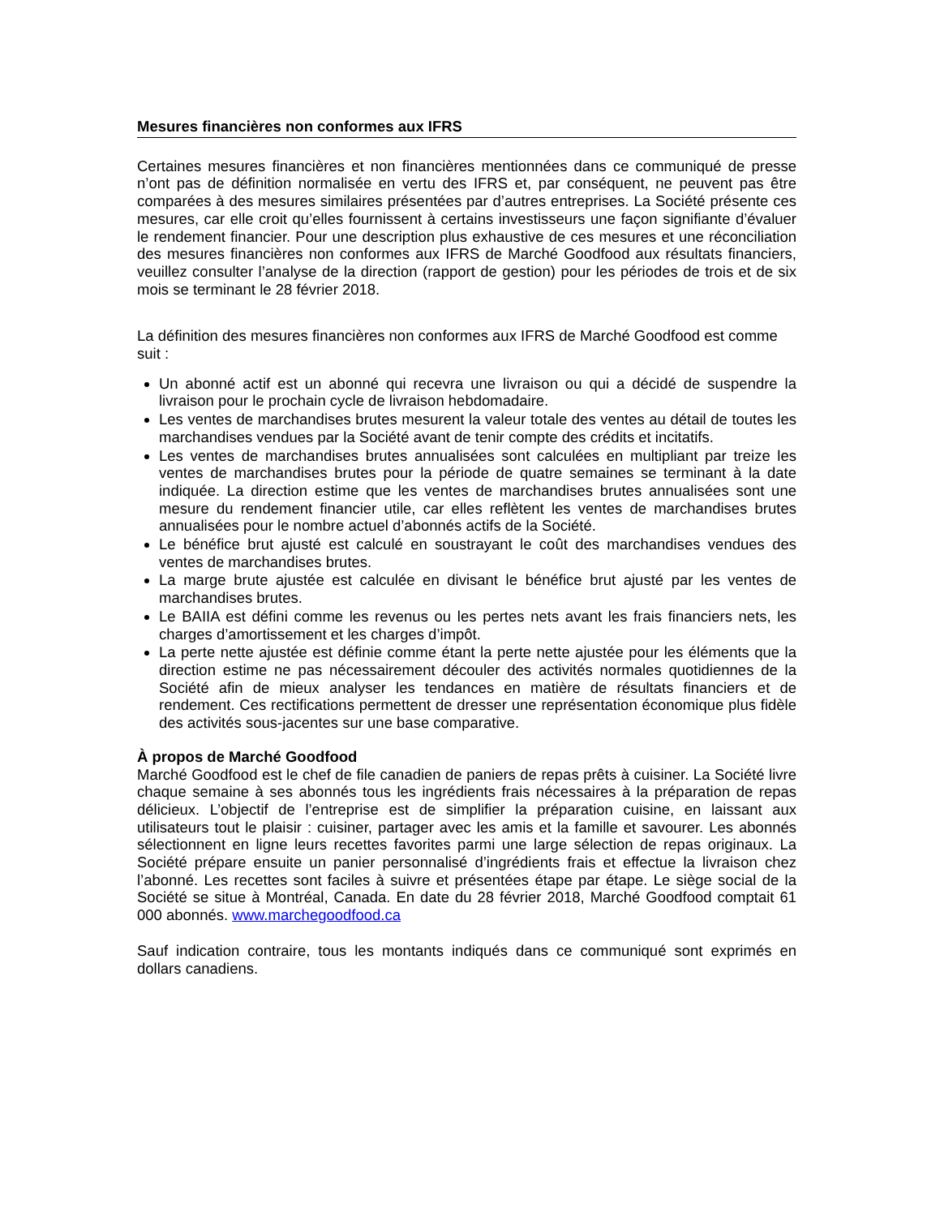Mesures financières non conformes aux IFRS
Certaines mesures financières et non financières mentionnées dans ce communiqué de presse n’ont pas de définition normalisée en vertu des IFRS et, par conséquent, ne peuvent pas être comparées à des mesures similaires présentées par d’autres entreprises. La Société présente ces mesures, car elle croit qu’elles fournissent à certains investisseurs une façon signifiante d’évaluer le rendement financier. Pour une description plus exhaustive de ces mesures et une réconciliation des mesures financières non conformes aux IFRS de Marché Goodfood aux résultats financiers, veuillez consulter l’analyse de la direction (rapport de gestion) pour les périodes de trois et de six mois se terminant le 28 février 2018.
La définition des mesures financières non conformes aux IFRS de Marché Goodfood est comme suit :
Un abonné actif est un abonné qui recevra une livraison ou qui a décidé de suspendre la livraison pour le prochain cycle de livraison hebdomadaire.
Les ventes de marchandises brutes mesurent la valeur totale des ventes au détail de toutes les marchandises vendues par la Société avant de tenir compte des crédits et incitatifs.
Les ventes de marchandises brutes annualisées sont calculées en multipliant par treize les ventes de marchandises brutes pour la période de quatre semaines se terminant à la date indiquée. La direction estime que les ventes de marchandises brutes annualisées sont une mesure du rendement financier utile, car elles reflètent les ventes de marchandises brutes annualisées pour le nombre actuel d’abonnés actifs de la Société.
Le bénéfice brut ajusté est calculé en soustrayant le coût des marchandises vendues des ventes de marchandises brutes.
La marge brute ajustée est calculée en divisant le bénéfice brut ajusté par les ventes de marchandises brutes.
Le BAIIA est défini comme les revenus ou les pertes nets avant les frais financiers nets, les charges d’amortissement et les charges d’impôt.
La perte nette ajustée est définie comme étant la perte nette ajustée pour les éléments que la direction estime ne pas nécessairement découler des activités normales quotidiennes de la Société afin de mieux analyser les tendances en matière de résultats financiers et de rendement. Ces rectifications permettent de dresser une représentation économique plus fidèle des activités sous-jacentes sur une base comparative.
À propos de Marché Goodfood
Marché Goodfood est le chef de file canadien de paniers de repas prêts à cuisiner. La Société livre chaque semaine à ses abonnés tous les ingrédients frais nécessaires à la préparation de repas délicieux. L’objectif de l’entreprise est de simplifier la préparation cuisine, en laissant aux utilisateurs tout le plaisir : cuisiner, partager avec les amis et la famille et savourer. Les abonnés sélectionnent en ligne leurs recettes favorites parmi une large sélection de repas originaux. La Société prépare ensuite un panier personnalisé d’ingrédients frais et effectue la livraison chez l’abonné. Les recettes sont faciles à suivre et présentées étape par étape. Le siège social de la Société se situe à Montréal, Canada. En date du 28 février 2018, Marché Goodfood comptait 61 000 abonnés. www.marchegoodfood.ca
Sauf indication contraire, tous les montants indiqués dans ce communiqué sont exprimés en dollars canadiens.